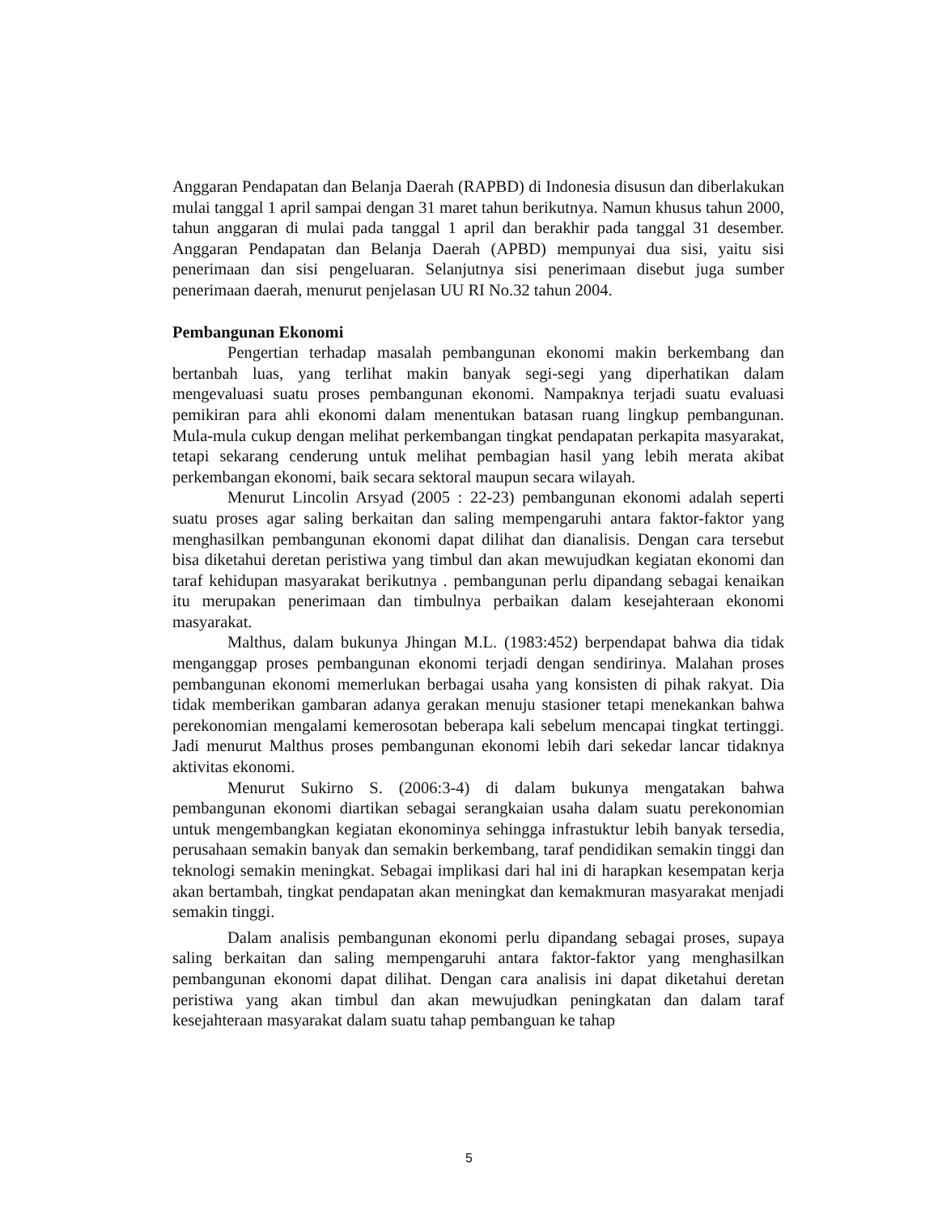Anggaran Pendapatan dan Belanja Daerah (RAPBD) di Indonesia disusun dan diberlakukan mulai tanggal 1 april sampai dengan 31 maret tahun berikutnya. Namun khusus tahun 2000, tahun anggaran di mulai pada tanggal 1 april dan berakhir pada tanggal 31 desember. Anggaran Pendapatan dan Belanja Daerah (APBD) mempunyai dua sisi, yaitu sisi penerimaan dan sisi pengeluaran. Selanjutnya sisi penerimaan disebut juga sumber penerimaan daerah, menurut penjelasan UU RI No.32 tahun 2004.
Pembangunan Ekonomi
Pengertian terhadap masalah pembangunan ekonomi makin berkembang dan bertanbah luas, yang terlihat makin banyak segi-segi yang diperhatikan dalam mengevaluasi suatu proses pembangunan ekonomi. Nampaknya terjadi suatu evaluasi pemikiran para ahli ekonomi dalam menentukan batasan ruang lingkup pembangunan. Mula-mula cukup dengan melihat perkembangan tingkat pendapatan perkapita masyarakat, tetapi sekarang cenderung untuk melihat pembagian hasil yang lebih merata akibat perkembangan ekonomi, baik secara sektoral maupun secara wilayah.
Menurut Lincolin Arsyad (2005 : 22-23) pembangunan ekonomi adalah seperti suatu proses agar saling berkaitan dan saling mempengaruhi antara faktor-faktor yang menghasilkan pembangunan ekonomi dapat dilihat dan dianalisis. Dengan cara tersebut bisa diketahui deretan peristiwa yang timbul dan akan mewujudkan kegiatan ekonomi dan taraf kehidupan masyarakat berikutnya . pembangunan perlu dipandang sebagai kenaikan itu merupakan penerimaan dan timbulnya perbaikan dalam kesejahteraan ekonomi masyarakat.
Malthus, dalam bukunya Jhingan M.L. (1983:452) berpendapat bahwa dia tidak menganggap proses pembangunan ekonomi terjadi dengan sendirinya. Malahan proses pembangunan ekonomi memerlukan berbagai usaha yang konsisten di pihak rakyat. Dia tidak memberikan gambaran adanya gerakan menuju stasioner tetapi menekankan bahwa perekonomian mengalami kemerosotan beberapa kali sebelum mencapai tingkat tertinggi. Jadi menurut Malthus proses pembangunan ekonomi lebih dari sekedar lancar tidaknya aktivitas ekonomi.
Menurut Sukirno S. (2006:3-4) di dalam bukunya mengatakan bahwa pembangunan ekonomi diartikan sebagai serangkaian usaha dalam suatu perekonomian untuk mengembangkan kegiatan ekonominya sehingga infrastuktur lebih banyak tersedia, perusahaan semakin banyak dan semakin berkembang, taraf pendidikan semakin tinggi dan teknologi semakin meningkat. Sebagai implikasi dari hal ini di harapkan kesempatan kerja akan bertambah, tingkat pendapatan akan meningkat dan kemakmuran masyarakat menjadi semakin tinggi.
Dalam analisis pembangunan ekonomi perlu dipandang sebagai proses, supaya saling berkaitan dan saling mempengaruhi antara faktor-faktor yang menghasilkan pembangunan ekonomi dapat dilihat. Dengan cara analisis ini dapat diketahui deretan peristiwa yang akan timbul dan akan mewujudkan peningkatan dan dalam taraf kesejahteraan masyarakat dalam suatu tahap pembanguan ke tahap
5